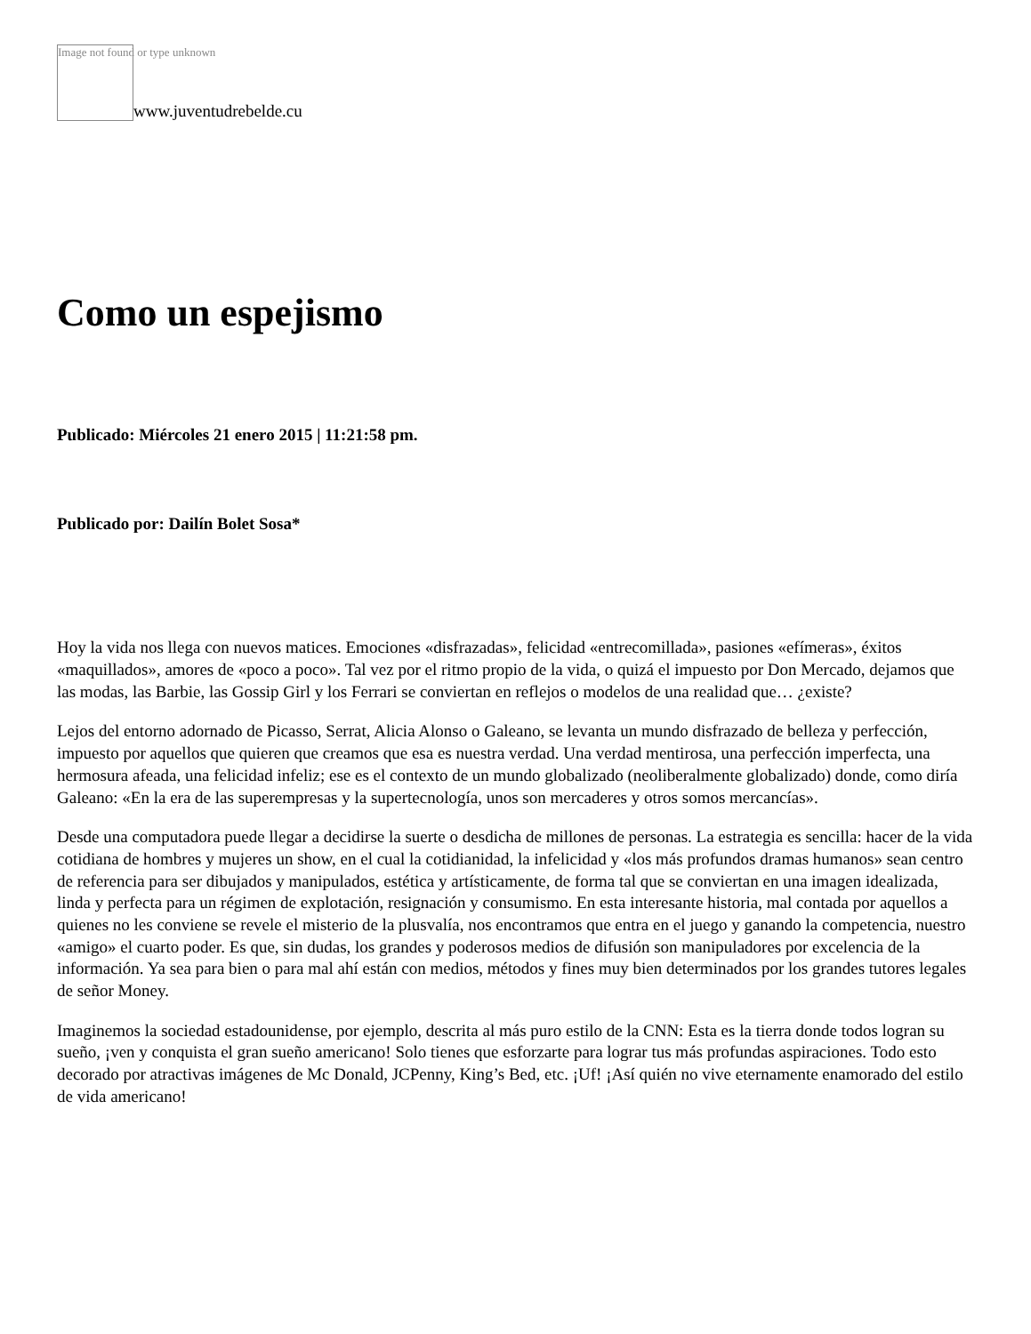Image not found or type unknown
www.juventudrebelde.cu
Como un espejismo
Publicado: Miércoles 21 enero 2015 | 11:21:58 pm.
Publicado por: Dailín Bolet Sosa*
Hoy la vida nos llega con nuevos matices. Emociones «disfrazadas», felicidad «entrecomillada», pasiones «efímeras», éxitos «maquillados», amores de «poco a poco». Tal vez por el ritmo propio de la vida, o quizá el impuesto por Don Mercado, dejamos que las modas, las Barbie, las Gossip Girl y los Ferrari se conviertan en reflejos o modelos de una realidad que… ¿existe?
Lejos del entorno adornado de Picasso, Serrat, Alicia Alonso o Galeano, se levanta un mundo disfrazado de belleza y perfección, impuesto por aquellos que quieren que creamos que esa es nuestra verdad. Una verdad mentirosa, una perfección imperfecta, una hermosura afeada, una felicidad infeliz; ese es el contexto de un mundo globalizado (neoliberalmente globalizado) donde, como diría Galeano: «En la era de las superempresas y la supertecnología, unos son mercaderes y otros somos mercancías».
Desde una computadora puede llegar a decidirse la suerte o desdicha de millones de personas. La estrategia es sencilla: hacer de la vida cotidiana de hombres y mujeres un show, en el cual la cotidianidad, la infelicidad y «los más profundos dramas humanos» sean centro de referencia para ser dibujados y manipulados, estética y artísticamente, de forma tal que se conviertan en una imagen idealizada, linda y perfecta para un régimen de explotación, resignación y consumismo. En esta interesante historia, mal contada por aquellos a quienes no les conviene se revele el misterio de la plusvalía, nos encontramos que entra en el juego y ganando la competencia, nuestro «amigo» el cuarto poder. Es que, sin dudas, los grandes y poderosos medios de difusión son manipuladores por excelencia de la información. Ya sea para bien o para mal ahí están con medios, métodos y fines muy bien determinados por los grandes tutores legales de señor Money.
Imaginemos la sociedad estadounidense, por ejemplo, descrita al más puro estilo de la CNN: Esta es la tierra donde todos logran su sueño, ¡ven y conquista el gran sueño americano! Solo tienes que esforzarte para lograr tus más profundas aspiraciones. Todo esto decorado por atractivas imágenes de Mc Donald, JCPenny, King’s Bed, etc. ¡Uf! ¡Así quién no vive eternamente enamorado del estilo de vida americano!